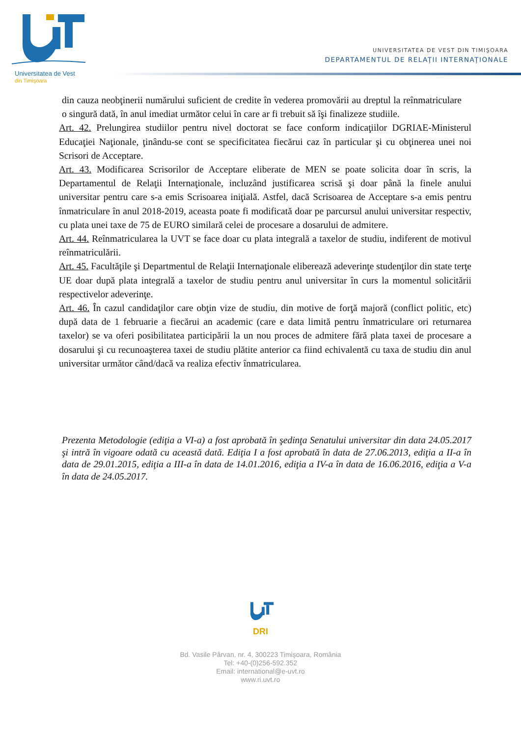Universitatea de Vest
din Timişoara
UNIVERSITATEA DE VEST DIN TIMIŞOARA
DEPARTAMENTUL DE RELAŢII INTERNAŢIONALE
din cauza neobţinerii numărului suficient de credite în vederea promovării au dreptul la reînmatriculare o singură dată, în anul imediat următor celui în care ar fi trebuit să îşi finalizeze studiile.
Art. 42. Prelungirea studiilor pentru nivel doctorat se face conform indicaţiilor DGRIAE-Ministerul Educaţiei Naţionale, ţinându-se cont se specificitatea fiecărui caz în particular şi cu obţinerea unei noi Scrisori de Acceptare.
Art. 43. Modificarea Scrisorilor de Acceptare eliberate de MEN se poate solicita doar în scris, la Departamentul de Relaţii Internaţionale, incluzând justificarea scrisă şi doar până la finele anului universitar pentru care s-a emis Scrisoarea iniţială. Astfel, dacă Scrisoarea de Acceptare s-a emis pentru înmatriculare în anul 2018-2019, aceasta poate fi modificată doar pe parcursul anului universitar respectiv, cu plata unei taxe de 75 de EURO similară celei de procesare a dosarului de admitere.
Art. 44. Reînmatricularea la UVT se face doar cu plata integrală a taxelor de studiu, indiferent de motivul reînmatriculării.
Art. 45. Facultăţile şi Departmentul de Relaţii Internaţionale eliberează adeverinţe studenţilor din state terţe UE doar după plata integrală a taxelor de studiu pentru anul universitar în curs la momentul solicitării respectivelor adeverinţe.
Art. 46. În cazul candidaţilor care obţin vize de studiu, din motive de forţă majoră (conflict politic, etc) după data de 1 februarie a fiecărui an academic (care e data limită pentru înmatriculare ori returnarea taxelor) se va oferi posibilitatea participării la un nou proces de admitere fără plata taxei de procesare a dosarului şi cu recunoaşterea taxei de studiu plătite anterior ca fiind echivalentă cu taxa de studiu din anul universitar următor când/dacă va realiza efectiv înmatricularea.
Prezenta Metodologie (ediţia a VI-a) a fost aprobată în şedinţa Senatului universitar din data 24.05.2017 şi intră în vigoare odată cu această dată. Ediţia I a fost aprobată în data de 27.06.2013, ediţia a II-a în data de 29.01.2015, ediţia a III-a în data de 14.01.2016, ediţia a IV-a în data de 16.06.2016, ediţia a V-a în data de 24.05.2017.
DRI
Bd. Vasile Pârvan, nr. 4, 300223 Timişoara, România
Tel: +40-(0)256-592.352
Email: international@e-uvt.ro
www.ri.uvt.ro